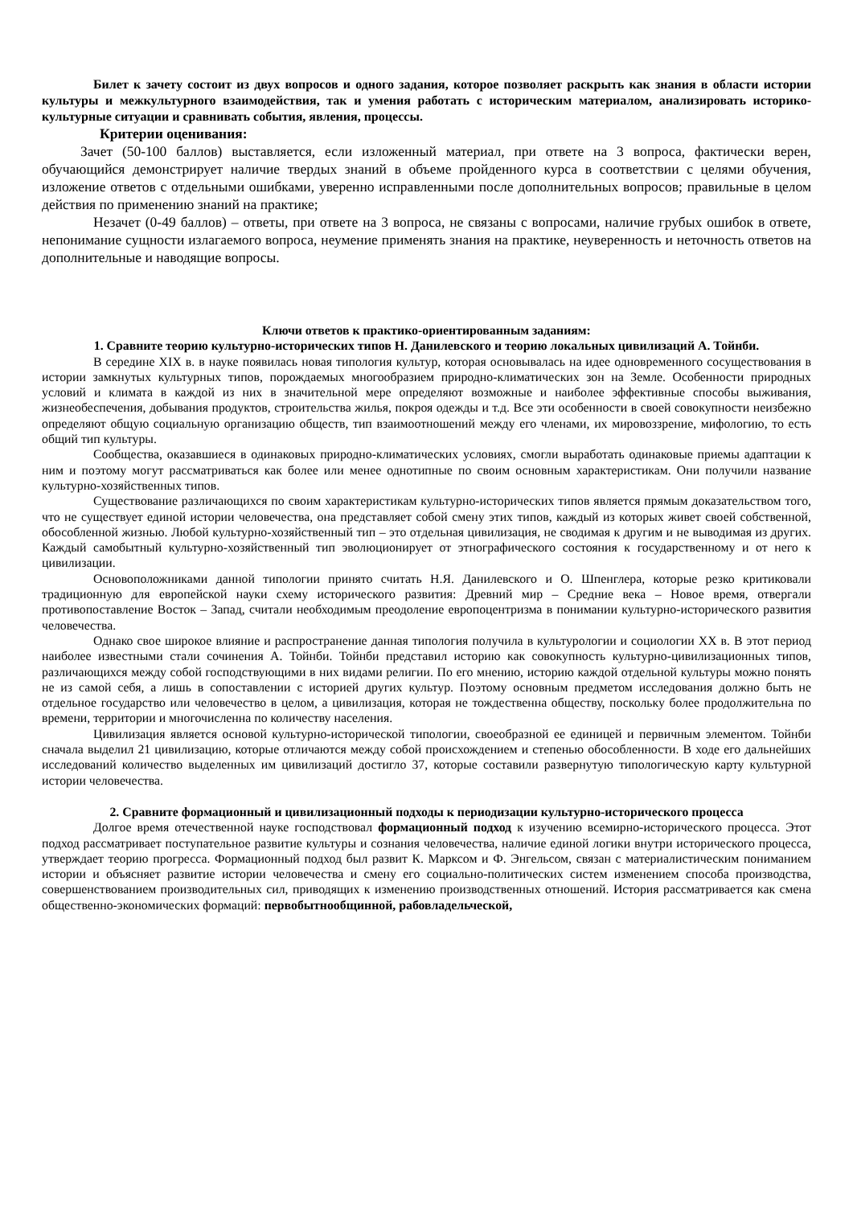Билет к зачету состоит из двух вопросов и одного задания, которое позволяет раскрыть как знания в области истории культуры и межкультурного взаимодействия, так и умения работать с историческим материалом, анализировать историко-культурные ситуации и сравнивать события, явления, процессы.
Критерии оценивания:
Зачет (50-100 баллов) выставляется, если изложенный материал, при ответе на 3 вопроса, фактически верен, обучающийся демонстрирует наличие твердых знаний в объеме пройденного курса в соответствии с целями обучения, изложение ответов с отдельными ошибками, уверенно исправленными после дополнительных вопросов; правильные в целом действия по применению знаний на практике;
Незачет (0-49 баллов) – ответы, при ответе на 3 вопроса, не связаны с вопросами, наличие грубых ошибок в ответе, непонимание сущности излагаемого вопроса, неумение применять знания на практике, неуверенность и неточность ответов на дополнительные и наводящие вопросы.
Ключи ответов к практико-ориентированным заданиям:
1. Сравните теорию культурно-исторических типов Н. Данилевского и теорию локальных цивилизаций А. Тойнби.
В середине XIX в. в науке появилась новая типология культур, которая основывалась на идее одновременного сосуществования в истории замкнутых культурных типов, порождаемых многообразием природно-климатических зон на Земле. Особенности природных условий и климата в каждой из них в значительной мере определяют возможные и наиболее эффективные способы выживания, жизнеобеспечения, добывания продуктов, строительства жилья, покроя одежды и т.д. Все эти особенности в своей совокупности неизбежно определяют общую социальную организацию обществ, тип взаимоотношений между его членами, их мировоззрение, мифологию, то есть общий тип культуры.
Сообщества, оказавшиеся в одинаковых природно-климатических условиях, смогли выработать одинаковые приемы адаптации к ним и поэтому могут рассматриваться как более или менее однотипные по своим основным характеристикам. Они получили название культурно-хозяйственных типов.
Существование различающихся по своим характеристикам культурно-исторических типов является прямым доказательством того, что не существует единой истории человечества, она представляет собой смену этих типов, каждый из которых живет своей собственной, обособленной жизнью. Любой культурно-хозяйственный тип – это отдельная цивилизация, не сводимая к другим и не выводимая из других. Каждый самобытный культурно-хозяйственный тип эволюционирует от этнографического состояния к государственному и от него к цивилизации.
Основоположниками данной типологии принято считать Н.Я. Данилевского и О. Шпенглера, которые резко критиковали традиционную для европейской науки схему исторического развития: Древний мир – Средние века – Новое время, отвергали противопоставление Восток – Запад, считали необходимым преодоление европоцентризма в понимании культурно-исторического развития человечества.
Однако свое широкое влияние и распространение данная типология получила в культурологии и социологии XX в. В этот период наиболее известными стали сочинения А. Тойнби. Тойнби представил историю как совокупность культурно-цивилизационных типов, различающихся между собой господствующими в них видами религии. По его мнению, историю каждой отдельной культуры можно понять не из самой себя, а лишь в сопоставлении с историей других культур. Поэтому основным предметом исследования должно быть не отдельное государство или человечество в целом, а цивилизация, которая не тождественна обществу, поскольку более продолжительна по времени, территории и многочисленна по количеству населения.
Цивилизация является основой культурно-исторической типологии, своеобразной ее единицей и первичным элементом. Тойнби сначала выделил 21 цивилизацию, которые отличаются между собой происхождением и степенью обособленности. В ходе его дальнейших исследований количество выделенных им цивилизаций достигло 37, которые составили развернутую типологическую карту культурной истории человечества.
2. Сравните формационный и цивилизационный подходы к периодизации культурно-исторического процесса
Долгое время отечественной науке господствовал формационный подход к изучению всемирно-исторического процесса. Этот подход рассматривает поступательное развитие культуры и сознания человечества, наличие единой логики внутри исторического процесса, утверждает теорию прогресса. Формационный подход был развит К. Марксом и Ф. Энгельсом, связан с материалистическим пониманием истории и объясняет развитие истории человечества и смену его социально-политических систем изменением способа производства, совершенствованием производительных сил, приводящих к изменению производственных отношений. История рассматривается как смена общественно-экономических формаций: первобытнообщинной, рабовладельческой,